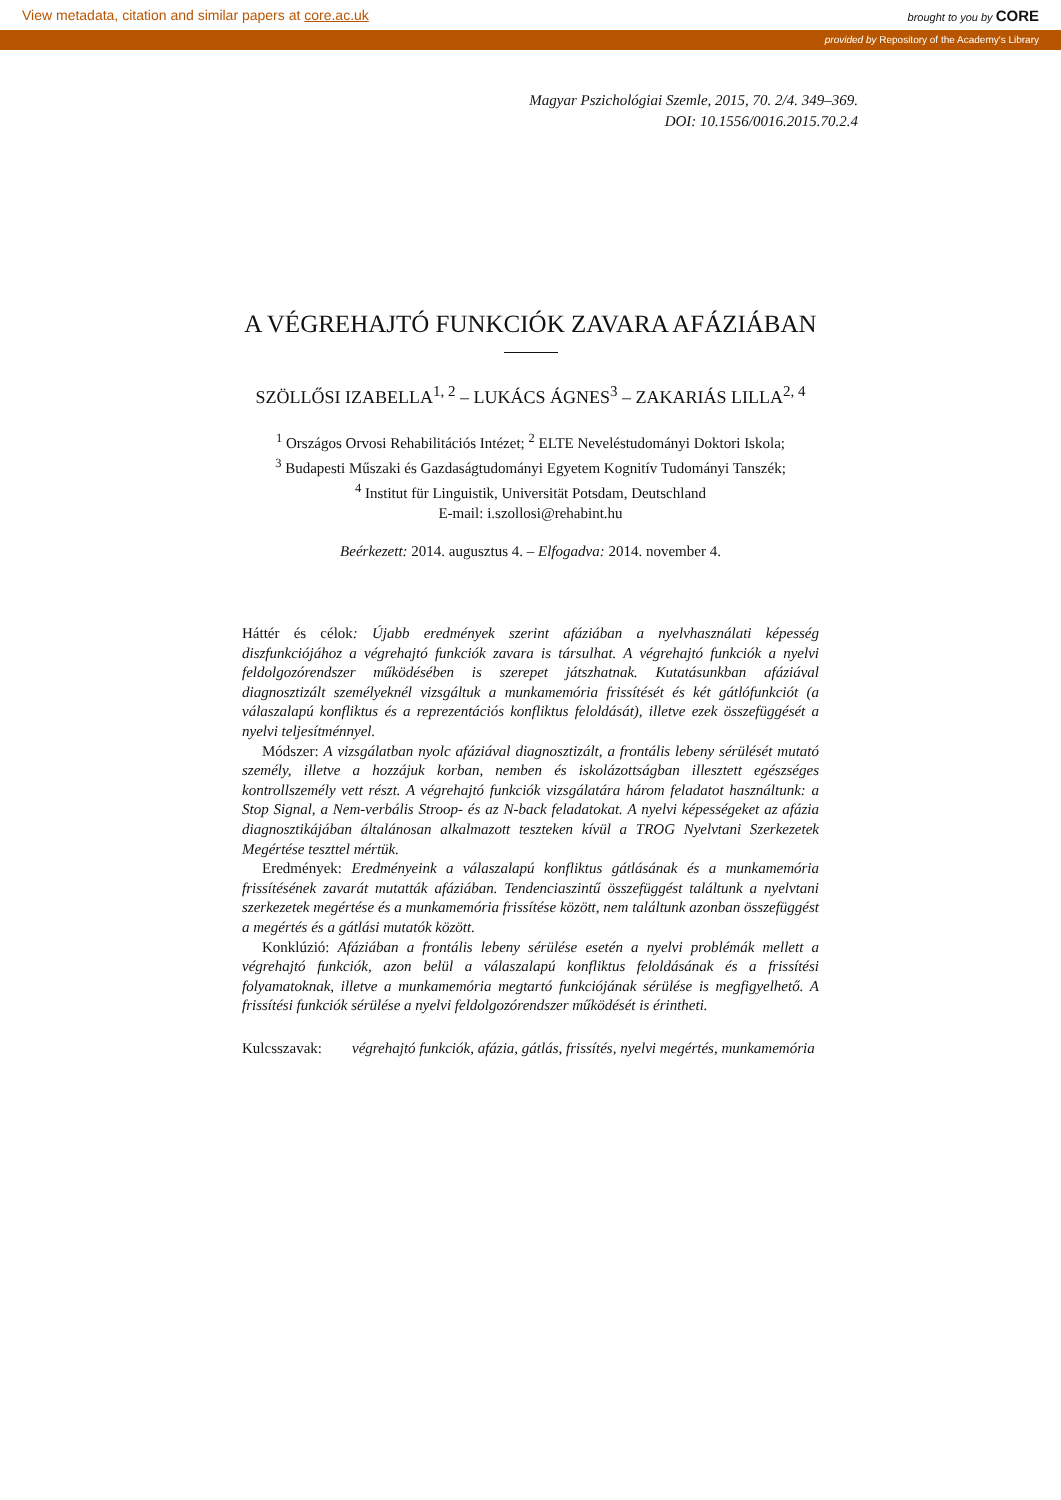View metadata, citation and similar papers at core.ac.uk brought to you by CORE
provided by Repository of the Academy's Library
Magyar Pszichológiai Szemle, 2015, 70. 2/4. 349–369.
DOI: 10.1556/0016.2015.70.2.4
A VÉGREHAJTÓ FUNKCIÓK ZAVARA AFÁZIÁBAN
SZÖLLŐSI IZABELLA<sup>1, 2</sup> – LUKÁCS ÁGNES<sup>3</sup> – ZAKARIÁS LILLA<sup>2, 4</sup>
<sup>1</sup> Országos Orvosi Rehabilitációs Intézet; <sup>2</sup> ELTE Neveléstudományi Doktori Iskola;
<sup>3</sup> Budapesti Műszaki és Gazdaságtudományi Egyetem Kognitív Tudományi Tanszék;
<sup>4</sup> Institut für Linguistik, Universität Potsdam, Deutschland
E-mail: i.szollosi@rehabint.hu
Beérkezett: 2014. augusztus 4. – Elfogadva: 2014. november 4.
Háttér és célok: Újabb eredmények szerint afáziában a nyelvhasználati képesség diszfunkciójához a végrehajtó funkciók zavara is társulhat. A végrehajtó funkciók a nyelvi feldolgozórendszer működésében is szerepet játszhatnak. Kutatásunkban afáziával diagnosztizált személyeknél vizsgáltuk a munkamemória frissítését és két gátlófunkciót (a válaszalapú konfliktus és a reprezentációs konfliktus feloldását), illetve ezek összefüggését a nyelvi teljesítménnyel.
Módszer: A vizsgálatban nyolc afáziával diagnosztizált, a frontális lebeny sérülését mutató személy, illetve a hozzájuk korban, nemben és iskolázottságban illesztett egészséges kontrollszemély vett részt. A végrehajtó funkciók vizsgálatára három feladatot használtunk: a Stop Signal, a Nem-verbális Stroop- és az N-back feladatokat. A nyelvi képességeket az afázia diagnosztikájában általánosan alkalmazott teszteken kívül a TROG Nyelvtani Szerkezetek Megértése teszttel mértük.
Eredmények: Eredményeink a válaszalapú konfliktus gátlásának és a munkamemória frissítésének zavarát mutatták afáziában. Tendenciaszintű összefüggést találtunk a nyelvtani szerkezetek megértése és a munkamemória frissítése között, nem találtunk azonban összefüggést a megértés és a gátlási mutatók között.
Konklúzió: Afáziában a frontális lebeny sérülése esetén a nyelvi problémák mellett a végrehajtó funkciók, azon belül a válaszalapú konfliktus feloldásának és a frissítési folyamatoknak, illetve a munkamemória megtartó funkciójának sérülése is megfigyelhető. A frissítési funkciók sérülése a nyelvi feldolgozórendszer működését is érintheti.
Kulcsszavak: végrehajtó funkciók, afázia, gátlás, frissítés, nyelvi megértés, munkamemória